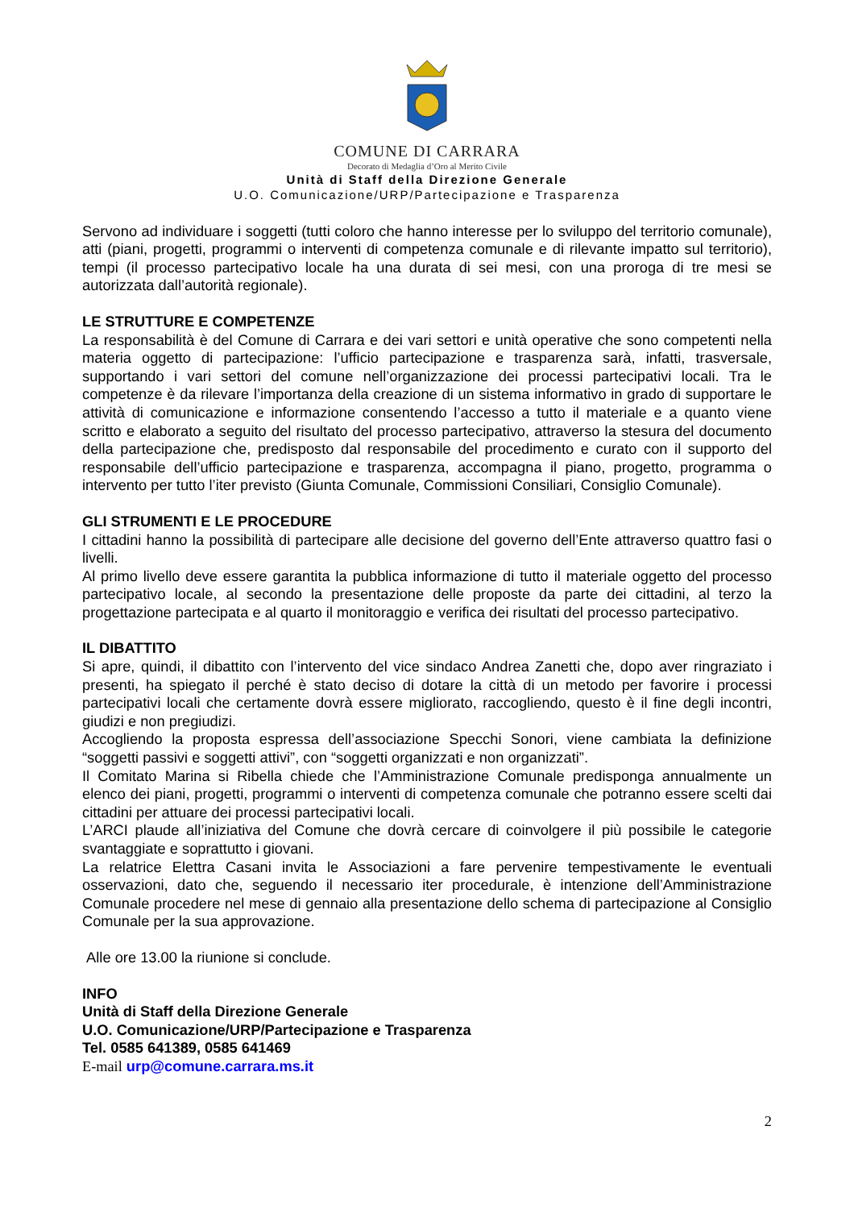COMUNE DI CARRARA
Decorato di Medaglia d’Oro al Merito Civile
Unità di Staff della Direzione Generale
U.O. Comunicazione/URP/Partecipazione e Trasparenza
Servono ad individuare i soggetti (tutti coloro che hanno interesse per lo sviluppo del territorio comunale), atti (piani, progetti, programmi o interventi di competenza comunale e di rilevante impatto sul territorio), tempi (il processo partecipativo locale ha una durata di sei mesi, con una proroga di tre mesi se autorizzata dall’autorità regionale).
LE STRUTTURE E COMPETENZE
La responsabilità è del Comune di Carrara e dei vari settori e unità operative che sono competenti nella materia oggetto di partecipazione: l’ufficio partecipazione e trasparenza sarà, infatti, trasversale, supportando i vari settori del comune nell’organizzazione dei processi partecipativi locali. Tra le competenze è da rilevare l’importanza della creazione di un sistema informativo in grado di supportare le attività di comunicazione e informazione consentendo l’accesso a tutto il materiale e a quanto viene scritto e elaborato a seguito del risultato del processo partecipativo, attraverso la stesura del documento della partecipazione che, predisposto dal responsabile del procedimento e curato con il supporto del responsabile dell’ufficio partecipazione e trasparenza, accompagna il piano, progetto, programma o intervento per tutto l’iter previsto (Giunta Comunale, Commissioni Consiliari, Consiglio Comunale).
GLI STRUMENTI E LE PROCEDURE
I cittadini hanno la possibilità di partecipare alle decisione del governo dell’Ente attraverso quattro fasi o livelli.
Al primo livello deve essere garantita la pubblica informazione di tutto il materiale oggetto del processo partecipativo locale, al secondo la presentazione delle proposte da parte dei cittadini, al terzo la progettazione partecipata e al quarto il monitoraggio e verifica dei risultati del processo partecipativo.
IL DIBATTITO
Si apre, quindi, il dibattito con l’intervento del vice sindaco Andrea Zanetti che, dopo aver ringraziato i presenti, ha spiegato il perché è stato deciso di dotare la città di un metodo per favorire i processi partecipativi locali che certamente dovrà essere migliorato, raccogliendo, questo è il fine degli incontri, giudizi e non pregiudizi.
Accogliendo la proposta espressa dell’associazione Specchi Sonori, viene cambiata la definizione “soggetti passivi e soggetti attivi”, con “soggetti organizzati e non organizzati”.
Il Comitato Marina si Ribella chiede che l’Amministrazione Comunale predisponga annualmente un elenco dei piani, progetti, programmi o interventi di competenza comunale che potranno essere scelti dai cittadini per attuare dei processi partecipativi locali.
L’ARCI plaude all’iniziativa del Comune che dovrà cercare di coinvolgere il più possibile le categorie svantaggiate e soprattutto i giovani.
La relatrice Elettra Casani invita le Associazioni a fare pervenire tempestivamente le eventuali osservazioni, dato che, seguendo il necessario iter procedurale, è intenzione dell’Amministrazione Comunale procedere nel mese di gennaio alla presentazione dello schema di partecipazione al Consiglio Comunale per la sua approvazione.
Alle ore 13.00 la riunione si conclude.
INFO
Unità di Staff della Direzione Generale
U.O. Comunicazione/URP/Partecipazione e Trasparenza
Tel. 0585 641389, 0585 641469
E-mail urp@comune.carrara.ms.it
2